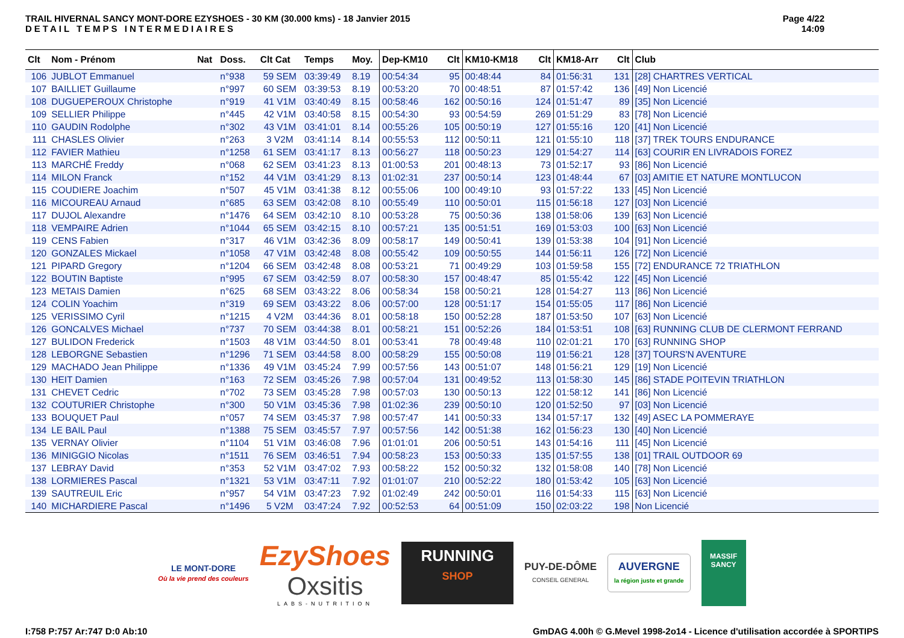TRAIL HIVERNAL SANCY MONT-DORE EZYSHOES - 30 KM (30.000 kms) - 18 Janvier 2015
DETAIL TEMPS INTERMEDIAIRES
Page 4/22
14:09
| Clt | Nom - Prénom | Nat | Doss. | Clt Cat | Temps | Moy. | Dep-KM10 | Clt | KM10-KM18 | Clt | KM18-Arr | Clt | Club |
| --- | --- | --- | --- | --- | --- | --- | --- | --- | --- | --- | --- | --- | --- |
| 106 | JUBLOT Emmanuel | | n°938 | 59 SEM | 03:39:49 | 8.19 | 00:54:34 | 95 | 00:48:44 | 84 | 01:56:31 | 131 | [28] CHARTRES VERTICAL |
| 107 | BAILLIET Guillaume | | n°997 | 60 SEM | 03:39:53 | 8.19 | 00:53:20 | 70 | 00:48:51 | 87 | 01:57:42 | 136 | [49] Non Licencié |
| 108 | DUGUEPEROUX Christophe | | n°919 | 41 V1M | 03:40:49 | 8.15 | 00:58:46 | 162 | 00:50:16 | 124 | 01:51:47 | 89 | [35] Non Licencié |
| 109 | SELLIER Philippe | | n°445 | 42 V1M | 03:40:58 | 8.15 | 00:54:30 | 93 | 00:54:59 | 269 | 01:51:29 | 83 | [78] Non Licencié |
| 110 | GAUDIN Rodolphe | | n°302 | 43 V1M | 03:41:01 | 8.14 | 00:55:26 | 105 | 00:50:19 | 127 | 01:55:16 | 120 | [41] Non Licencié |
| 111 | CHASLES Olivier | | n°263 | 3 V2M | 03:41:14 | 8.14 | 00:55:53 | 112 | 00:50:11 | 121 | 01:55:10 | 118 | [37] TREK TOURS ENDURANCE |
| 112 | FAVIER Mathieu | | n°1258 | 61 SEM | 03:41:17 | 8.13 | 00:56:27 | 118 | 00:50:23 | 129 | 01:54:27 | 114 | [63] COURIR EN LIVRADOIS FOREZ |
| 113 | MARCHÉ Freddy | | n°068 | 62 SEM | 03:41:23 | 8.13 | 01:00:53 | 201 | 00:48:13 | 73 | 01:52:17 | 93 | [86] Non Licencié |
| 114 | MILON Franck | | n°152 | 44 V1M | 03:41:29 | 8.13 | 01:02:31 | 237 | 00:50:14 | 123 | 01:48:44 | 67 | [03] AMITIE ET NATURE MONTLUCON |
| 115 | COUDIERE Joachim | | n°507 | 45 V1M | 03:41:38 | 8.12 | 00:55:06 | 100 | 00:49:10 | 93 | 01:57:22 | 133 | [45] Non Licencié |
| 116 | MICOUREAU Arnaud | | n°685 | 63 SEM | 03:42:08 | 8.10 | 00:55:49 | 110 | 00:50:01 | 115 | 01:56:18 | 127 | [03] Non Licencié |
| 117 | DUJOL Alexandre | | n°1476 | 64 SEM | 03:42:10 | 8.10 | 00:53:28 | 75 | 00:50:36 | 138 | 01:58:06 | 139 | [63] Non Licencié |
| 118 | VEMPAIRE Adrien | | n°1044 | 65 SEM | 03:42:15 | 8.10 | 00:57:21 | 135 | 00:51:51 | 169 | 01:53:03 | 100 | [63] Non Licencié |
| 119 | CENS Fabien | | n°317 | 46 V1M | 03:42:36 | 8.09 | 00:58:17 | 149 | 00:50:41 | 139 | 01:53:38 | 104 | [91] Non Licencié |
| 120 | GONZALES Mickael | | n°1058 | 47 V1M | 03:42:48 | 8.08 | 00:55:42 | 109 | 00:50:55 | 144 | 01:56:11 | 126 | [72] Non Licencié |
| 121 | PIPARD Gregory | | n°1204 | 66 SEM | 03:42:48 | 8.08 | 00:53:21 | 71 | 00:49:29 | 103 | 01:59:58 | 155 | [72] ENDURANCE 72 TRIATHLON |
| 122 | BOUTIN Baptiste | | n°995 | 67 SEM | 03:42:59 | 8.07 | 00:58:30 | 157 | 00:48:47 | 85 | 01:55:42 | 122 | [45] Non Licencié |
| 123 | METAIS Damien | | n°625 | 68 SEM | 03:43:22 | 8.06 | 00:58:34 | 158 | 00:50:21 | 128 | 01:54:27 | 113 | [86] Non Licencié |
| 124 | COLIN Yoachim | | n°319 | 69 SEM | 03:43:22 | 8.06 | 00:57:00 | 128 | 00:51:17 | 154 | 01:55:05 | 117 | [86] Non Licencié |
| 125 | VERISSIMO Cyril | | n°1215 | 4 V2M | 03:44:36 | 8.01 | 00:58:18 | 150 | 00:52:28 | 187 | 01:53:50 | 107 | [63] Non Licencié |
| 126 | GONCALVES Michael | | n°737 | 70 SEM | 03:44:38 | 8.01 | 00:58:21 | 151 | 00:52:26 | 184 | 01:53:51 | 108 | [63] RUNNING CLUB DE CLERMONT FERRAND |
| 127 | BULIDON Frederick | | n°1503 | 48 V1M | 03:44:50 | 8.01 | 00:53:41 | 78 | 00:49:48 | 110 | 02:01:21 | 170 | [63] RUNNING SHOP |
| 128 | LEBORGNE Sebastien | | n°1296 | 71 SEM | 03:44:58 | 8.00 | 00:58:29 | 155 | 00:50:08 | 119 | 01:56:21 | 128 | [37] TOURS'N AVENTURE |
| 129 | MACHADO Jean Philippe | | n°1336 | 49 V1M | 03:45:24 | 7.99 | 00:57:56 | 143 | 00:51:07 | 148 | 01:56:21 | 129 | [19] Non Licencié |
| 130 | HEIT Damien | | n°163 | 72 SEM | 03:45:26 | 7.98 | 00:57:04 | 131 | 00:49:52 | 113 | 01:58:30 | 145 | [86] STADE POITEVIN TRIATHLON |
| 131 | CHEVET Cedric | | n°702 | 73 SEM | 03:45:28 | 7.98 | 00:57:03 | 130 | 00:50:13 | 122 | 01:58:12 | 141 | [86] Non Licencié |
| 132 | COUTURIER Christophe | | n°300 | 50 V1M | 03:45:36 | 7.98 | 01:02:36 | 239 | 00:50:10 | 120 | 01:52:50 | 97 | [03] Non Licencié |
| 133 | BOUQUET Paul | | n°057 | 74 SEM | 03:45:37 | 7.98 | 00:57:47 | 141 | 00:50:33 | 134 | 01:57:17 | 132 | [49] ASEC LA POMMERAYE |
| 134 | LE BAIL Paul | | n°1388 | 75 SEM | 03:45:57 | 7.97 | 00:57:56 | 142 | 00:51:38 | 162 | 01:56:23 | 130 | [40] Non Licencié |
| 135 | VERNAY Olivier | | n°1104 | 51 V1M | 03:46:08 | 7.96 | 01:01:01 | 206 | 00:50:51 | 143 | 01:54:16 | 111 | [45] Non Licencié |
| 136 | MINIGGIO Nicolas | | n°1511 | 76 SEM | 03:46:51 | 7.94 | 00:58:23 | 153 | 00:50:33 | 135 | 01:57:55 | 138 | [01] TRAIL OUTDOOR 69 |
| 137 | LEBRAY David | | n°353 | 52 V1M | 03:47:02 | 7.93 | 00:58:22 | 152 | 00:50:32 | 132 | 01:58:08 | 140 | [78] Non Licencié |
| 138 | LORMIERES Pascal | | n°1321 | 53 V1M | 03:47:11 | 7.92 | 01:01:07 | 210 | 00:52:22 | 180 | 01:53:42 | 105 | [63] Non Licencié |
| 139 | SAUTREUIL Eric | | n°957 | 54 V1M | 03:47:23 | 7.92 | 01:02:49 | 242 | 00:50:01 | 116 | 01:54:33 | 115 | [63] Non Licencié |
| 140 | MICHARDIERE Pascal | | n°1496 | 5 V2M | 03:47:24 | 7.92 | 00:52:53 | 64 | 00:51:09 | 150 | 02:03:22 | 198 | Non Licencié |
LE MONT-DORE
Où la vie prend des couleurs
EzyShoes
Oxsitis
LABS-NUTRITION
RUNNING
SHOP
PUY-DE-DÔME
CONSEIL GENERAL
AUVERGNE
la région juste et grande
MASSIF
SANCY
I:758 P:757 Ar:747 D:0 Ab:10 GmDAG 4.00h © G.Mevel 1998-2o14 - Licence d'utilisation accordée à SPORTIPS